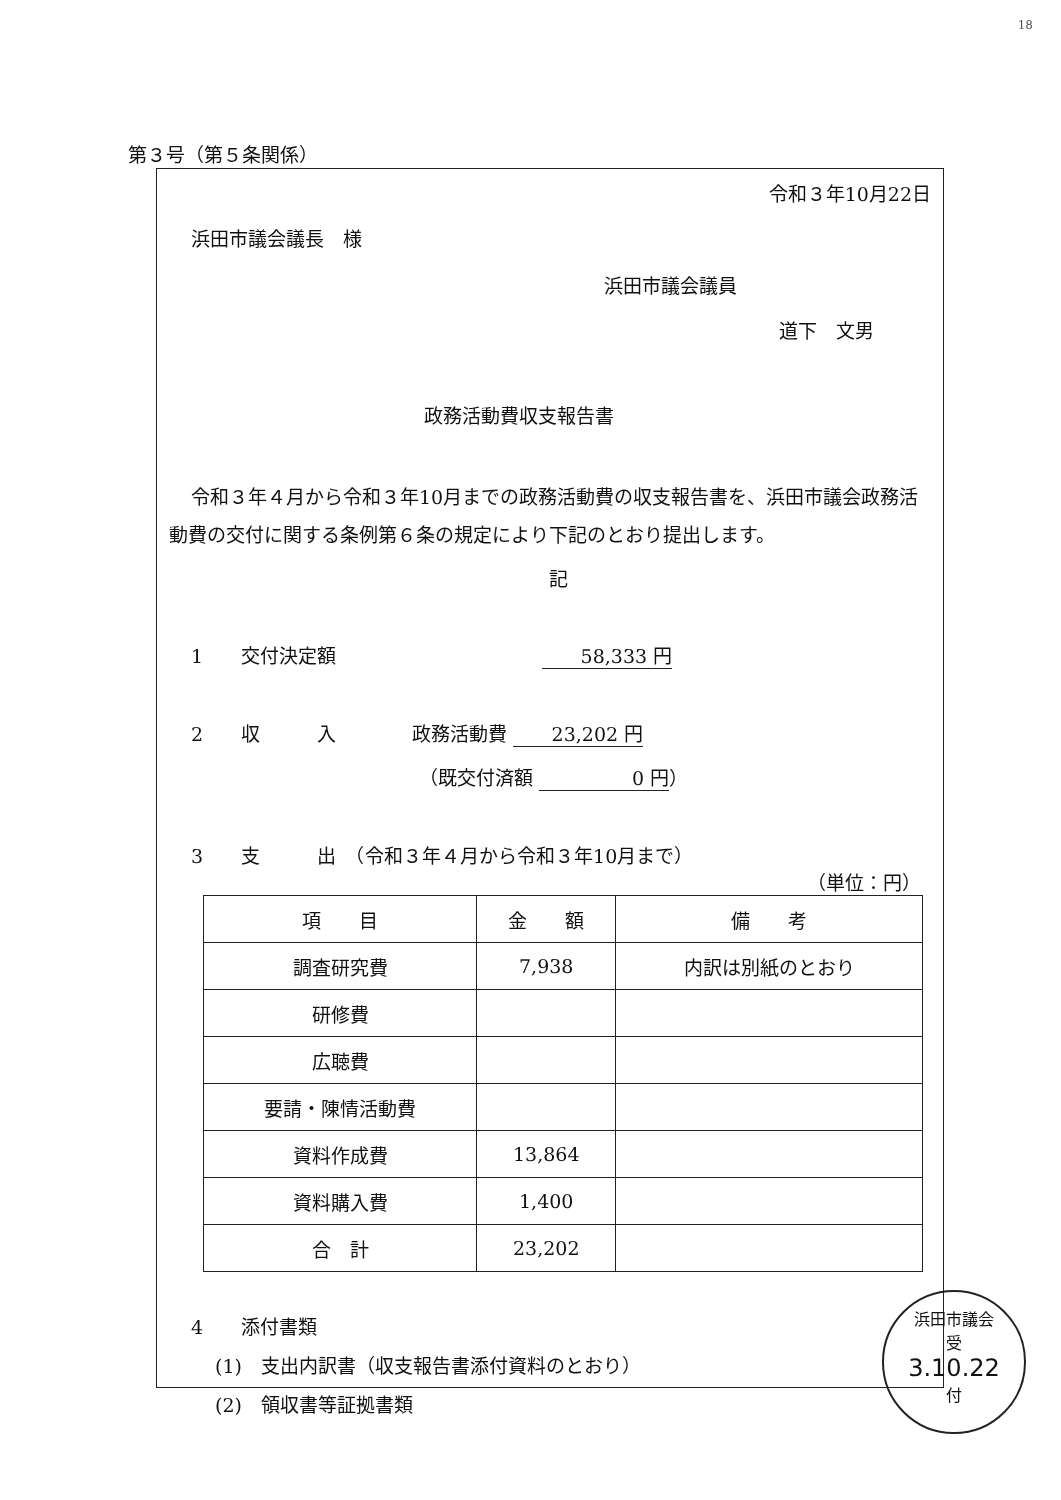18
第３号（第５条関係）
令和３年10月22日
浜田市議会議長　様
浜田市議会議員
道下　文男
政務活動費収支報告書
令和３年４月から令和３年10月までの政務活動費の収支報告書を、浜田市議会政務活動費の交付に関する条例第６条の規定により下記のとおり提出します。
記
1　　交付決定額 58,333 円
2　　収　　　入　　　　政務活動費 23,202 円
（既交付済額 0 円 ）
3　　支　　　出　（令和３年４月から令和３年10月まで）
（単位：円）
| 項 目 | 金 額 | 備 考 |
| --- | --- | --- |
| 調査研究費 | 7,938 | 内訳は別紙のとおり |
| 研修費 | | |
| 広聴費 | | |
| 要請・陳情活動費 | | |
| 資料作成費 | 13,864 | |
| 資料購入費 | 1,400 | |
| 合 計 | 23,202 | |
4　　添付書類
(1)　支出内訳書（収支報告書添付資料のとおり）
(2)　領収書等証拠書類
浜田市議会
受
3.10.22
付